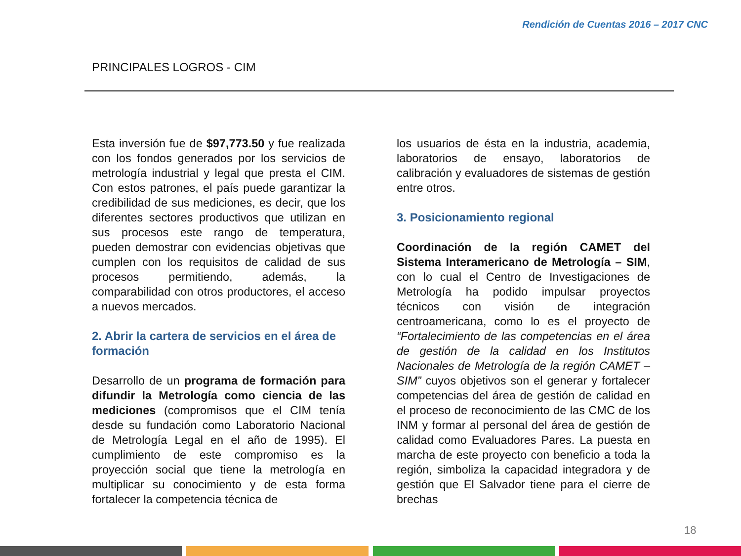Rendición de Cuentas 2016 – 2017 CNC
PRINCIPALES LOGROS - CIM
Esta inversión fue de $97,773.50 y fue realizada con los fondos generados por los servicios de metrología industrial y legal que presta el CIM. Con estos patrones, el país puede garantizar la credibilidad de sus mediciones, es decir, que los diferentes sectores productivos que utilizan en sus procesos este rango de temperatura, pueden demostrar con evidencias objetivas que cumplen con los requisitos de calidad de sus procesos permitiendo, además, la comparabilidad con otros productores, el acceso a nuevos mercados.
2. Abrir la cartera de servicios en el área de formación
Desarrollo de un programa de formación para difundir la Metrología como ciencia de las mediciones (compromisos que el CIM tenía desde su fundación como Laboratorio Nacional de Metrología Legal en el año de 1995). El cumplimiento de este compromiso es la proyección social que tiene la metrología en multiplicar su conocimiento y de esta forma fortalecer la competencia técnica de
los usuarios de ésta en la industria, academia, laboratorios de ensayo, laboratorios de calibración y evaluadores de sistemas de gestión entre otros.
3. Posicionamiento regional
Coordinación de la región CAMET del Sistema Interamericano de Metrología – SIM, con lo cual el Centro de Investigaciones de Metrología ha podido impulsar proyectos técnicos con visión de integración centroamericana, como lo es el proyecto de “Fortalecimiento de las competencias en el área de gestión de la calidad en los Institutos Nacionales de Metrología de la región CAMET – SIM” cuyos objetivos son el generar y fortalecer competencias del área de gestión de calidad en el proceso de reconocimiento de las CMC de los INM y formar al personal del área de gestión de calidad como Evaluadores Pares. La puesta en marcha de este proyecto con beneficio a toda la región, simboliza la capacidad integradora y de gestión que El Salvador tiene para el cierre de brechas
18